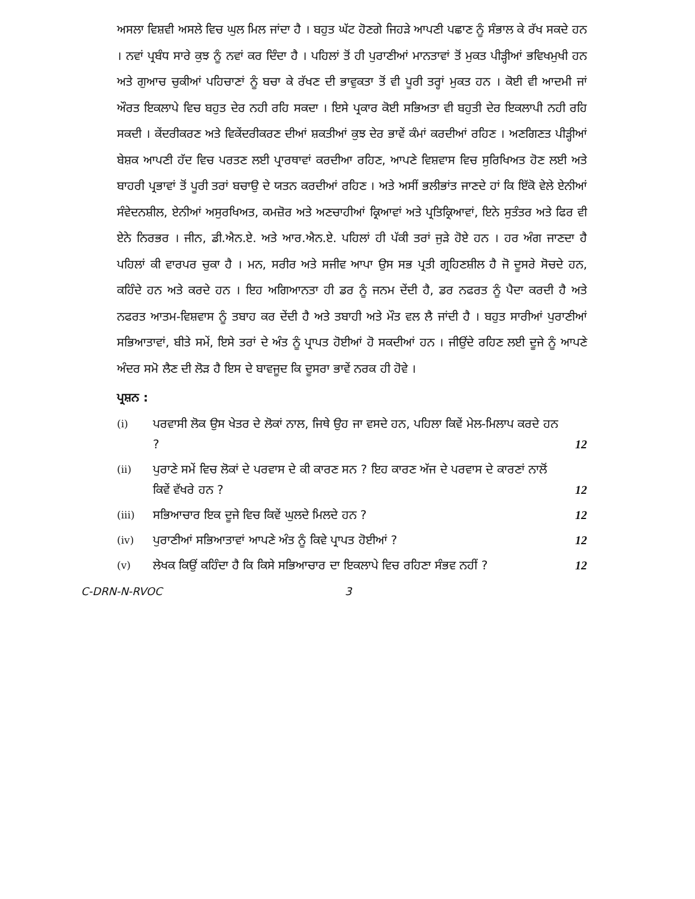ਅਸਲਾ ਵਿਸ਼ਵੀ ਅਸਲੇ ਵਿਚ ਘੁਲ ਮਿਲ ਜਾਂਦਾ ਹੈ । ਬਹੁਤ ਘੱਟ ਹੋਣਗੇ ਜਿਹੜੇ ਆਪਣੀ ਪਛਾਣ ਨੂੰ ਸੰਭਾਲ ਕੇ ਰੱਖ ਸਕਦੇ ਹਨ । ਨਵਾਂ ਪ੍ਰਬੰਧ ਸਾਰੇ ਕੁਝ ਨੂੰ ਨਵਾਂ ਕਰ ਦਿੰਦਾ ਹੈ । ਪਹਿਲਾਂ ਤੋਂ ਹੀ ਪੁਰਾਣੀਆਂ ਮਾਨਤਾਵਾਂ ਤੋਂ ਮੁਕਤ ਪੀੜ੍ਹੀਆਂ ਭਵਿਖਮੁਖੀ ਹਨ ਅਤੇ ਗੁਆਚ ਚੁਕੀਆਂ ਪਹਿਚਾਣਾਂ ਨੂੰ ਬਚਾ ਕੇ ਰੱਖਣ ਦੀ ਭਾਵੁਕਤਾ ਤੋਂ ਵੀ ਪੂਰੀ ਤਰ੍ਹਾਂ ਮੁਕਤ ਹਨ । ਕੋਈ ਵੀ ਆਦਮੀ ਜਾਂ ਔਰਤ ਇਕਲਾਪੇ ਵਿਚ ਬਹੁਤ ਦੇਰ ਨਹੀ ਰਹਿ ਸਕਦਾ । ਇਸੇ ਪ੍ਰਕਾਰ ਕੋਈ ਸਭਿਅਤਾ ਵੀ ਬਹੁਤੀ ਦੇਰ ਇਕਲਾਪੀ ਨਹੀ ਰਹਿ ਸਕਦੀ । ਕੇਂਦਰੀਕਰਣ ਅਤੇ ਵਿਕੇਂਦਰੀਕਰਣ ਦੀਆਂ ਸ਼ਕਤੀਆਂ ਕੁਝ ਦੇਰ ਭਾਵੇਂ ਕੰਮਾਂ ਕਰਦੀਆਂ ਰਹਿਣ । ਅਣਗਿਣਤ ਪੀੜ੍ਹੀਆਂ ਬੇਸ਼ਕ ਆਪਣੀ ਹੱਦ ਵਿਚ ਪਰਤਣ ਲਈ ਪ੍ਰਾਰਥਾਵਾਂ ਕਰਦੀਆ ਰਹਿਣ, ਆਪਣੇ ਵਿਸ਼ਵਾਸ ਵਿਚ ਸੁਰਿਖਿਅਤ ਹੋਣ ਲਈ ਅਤੇ ਬਾਹਰੀ ਪ੍ਰਭਾਵਾਂ ਤੋਂ ਪੂਰੀ ਤਰਾਂ ਬਚਾਉ ਦੇ ਯਤਨ ਕਰਦੀਆਂ ਰਹਿਣ । ਅਤੇ ਅਸੀਂ ਭਲੀਭਾਂਤ ਜਾਣਦੇ ਹਾਂ ਕਿ ਇੱਕੋ ਵੇਲੇ ਏਨੀਆਂ ਸੰਵੇਦਨਸ਼ੀਲ, ਏਨੀਆਂ ਅਸੁਰਖਿਅਤ, ਕਮਜ਼ੋਰ ਅਤੇ ਅਣਚਾਹੀਆਂ ਕ੍ਰਿਆਵਾਂ ਅਤੇ ਪ੍ਰਤਿਕ੍ਰਿਆਵਾਂ, ਇਨੇ ਸੁਤੰਤਰ ਅਤੇ ਫਿਰ ਵੀ ਏਨੇ ਨਿਰਭਰ । ਜੀਨ, ਡੀ.ਐਨ.ਏ. ਅਤੇ ਆਰ.ਐਨ.ਏ. ਪਹਿਲਾਂ ਹੀ ਪੱਕੀ ਤਰਾਂ ਜੁੜੇ ਹੋਏ ਹਨ । ਹਰ ਅੰਗ ਜਾਣਦਾ ਹੈ ਪਹਿਲਾਂ ਕੀ ਵਾਰਪਰ ਚੁਕਾ ਹੈ । ਮਨ, ਸਰੀਰ ਅਤੇ ਸਜੀਵ ਆਪਾ ਉਸ ਸਭ ਪ੍ਰਤੀ ਗ੍ਰਹਿਣਸ਼ੀਲ ਹੈ ਜੋ ਦੂਸਰੇ ਸੋਚਦੇ ਹਨ, ਕਹਿੰਦੇ ਹਨ ਅਤੇ ਕਰਦੇ ਹਨ । ਇਹ ਅਗਿਆਨਤਾ ਹੀ ਡਰ ਨੂੰ ਜਨਮ ਦੇਂਦੀ ਹੈ, ਡਰ ਨਫਰਤ ਨੂੰ ਪੈਦਾ ਕਰਦੀ ਹੈ ਅਤੇ ਨਫਰਤ ਆਤਮ-ਵਿਸ਼ਵਾਸ ਨੂੰ ਤਬਾਹ ਕਰ ਦੇਂਦੀ ਹੈ ਅਤੇ ਤਬਾਹੀ ਅਤੇ ਮੌਤ ਵਲ ਲੈ ਜਾਂਦੀ ਹੈ । ਬਹੁਤ ਸਾਰੀਆਂ ਪੁਰਾਣੀਆਂ ਸਭਿਆਤਾਵਾਂ, ਬੀਤੇ ਸਮੇਂ, ਇਸੇ ਤਰਾਂ ਦੇ ਅੰਤ ਨੂੰ ਪ੍ਰਾਪਤ ਹੋਈਆਂ ਹੋ ਸਕਦੀਆਂ ਹਨ । ਜੀਉਂਦੇ ਰਹਿਣ ਲਈ ਦੂਜੇ ਨੂੰ ਆਪਣੇ ਅੰਦਰ ਸਮੋ ਲੈਣ ਦੀ ਲੋੜ ਹੈ ਇਸ ਦੇ ਬਾਵਜੂਦ ਕਿ ਦੂਸਰਾ ਭਾਵੇਂ ਨਰਕ ਹੀ ਹੋਵੇ ।
ਪ੍ਰਸ਼ਨ :
| (i) | ਪਰਵਾਸੀ ਲੋਕ ਉਸ ਖੇਤਰ ਦੇ ਲੋਕਾਂ ਨਾਲ, ਜਿਥੇ ਉਹ ਜਾ ਵਸਦੇ ਹਨ, ਪਹਿਲਾ ਕਿਵੇਂ ਮੇਲ-ਮਿਲਾਪ ਕਰਦੇ ਹਨ ? | 12 |
| (ii) | ਪੁਰਾਣੇ ਸਮੇਂ ਵਿਚ ਲੋਕਾਂ ਦੇ ਪਰਵਾਸ ਦੇ ਕੀ ਕਾਰਣ ਸਨ ? ਇਹ ਕਾਰਣ ਅੱਜ ਦੇ ਪਰਵਾਸ ਦੇ ਕਾਰਣਾਂ ਨਾਲੋਂ ਕਿਵੇਂ ਵੱਖਰੇ ਹਨ ? | 12 |
| (iii) | ਸਭਿਆਚਾਰ ਇਕ ਦੂਜੇ ਵਿਚ ਕਿਵੇਂ ਘੁਲਦੇ ਮਿਲਦੇ ਹਨ ? | 12 |
| (iv) | ਪੁਰਾਣੀਆਂ ਸਭਿਆਤਾਵਾਂ ਆਪਣੇ ਅੰਤ ਨੂੰ ਕਿਵੇ ਪ੍ਰਾਪਤ ਹੋਈਆਂ ? | 12 |
| (v) | ਲੇਖਕ ਕਿਉਂ ਕਹਿੰਦਾ ਹੈ ਕਿ ਕਿਸੇ ਸਭਿਆਚਾਰ ਦਾ ਇਕਲਾਪੇ ਵਿਚ ਰਹਿਣਾ ਸੰਭਵ ਨਹੀਂ ? | 12 |
C-DRN-N-RVOC 3